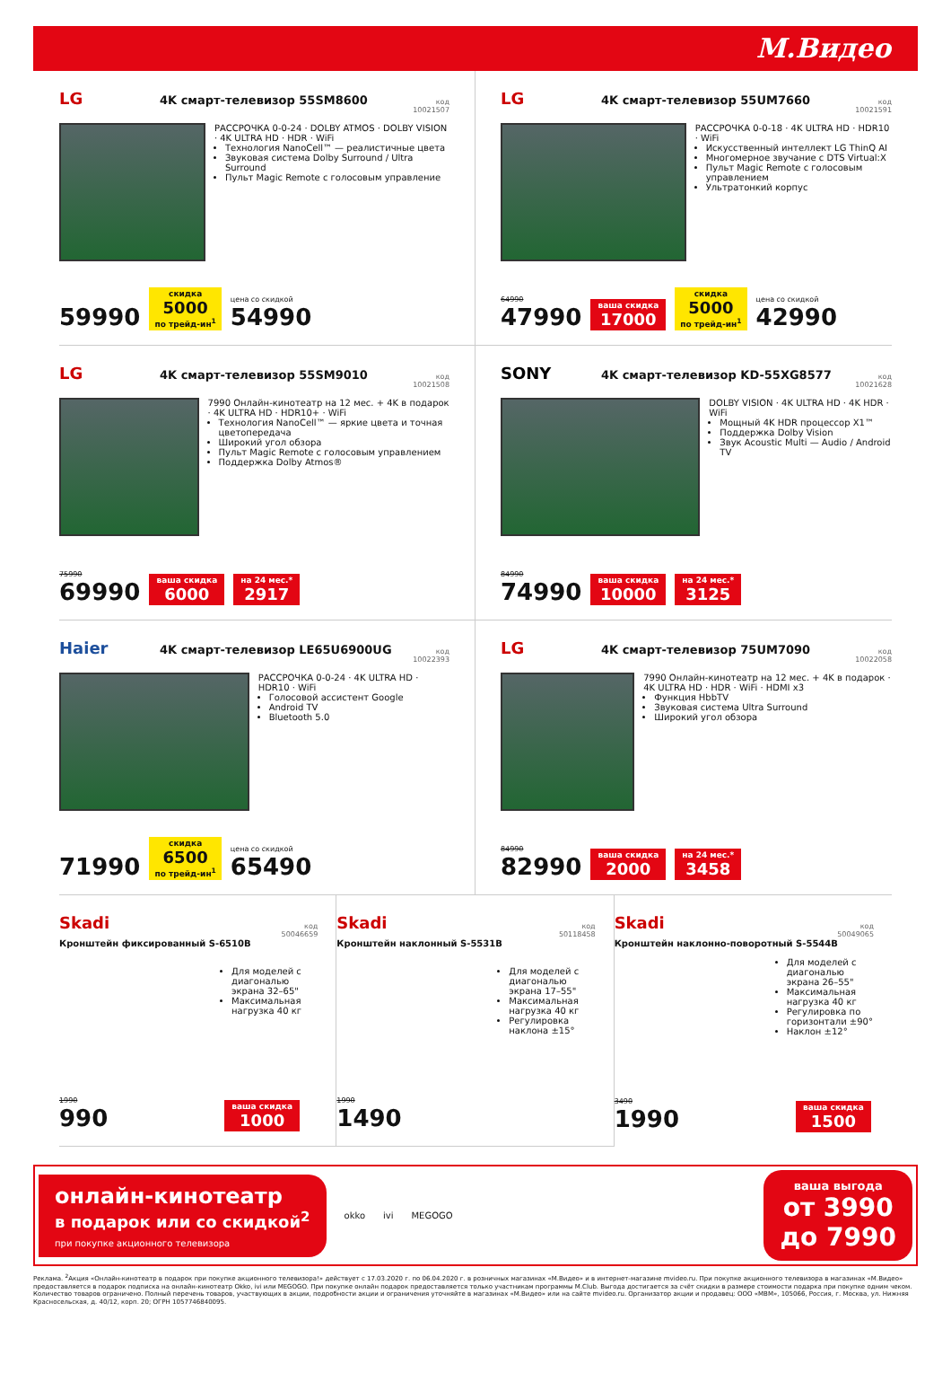М.Видео
LG 4K смарт-телевизор 55SM8600 код
10021507
РАССРОЧКА 0-0-24 · DOLBY ATMOS · DOLBY VISION · 4K ULTRA HD · HDR · WiFi
Технология NanoCell™ — реалистичные цвета
Звуковая система Dolby Surround / Ultra Surround
Пульт Magic Remote с голосовым управление
59990 скидка
5000
по трейд-ин<sup>1</sup> цена со скидкой
54990
LG 4K смарт-телевизор 55UM7660 код
10021591
РАССРОЧКА 0-0-18 · 4K ULTRA HD · HDR10 · WiFi
Искусственный интеллект LG ThinQ AI
Многомерное звучание с DTS Virtual:X
Пульт Magic Remote с голосовым управлением
Ультратонкий корпус
64990
47990 ваша скидка
17000 скидка
5000
по трейд-ин<sup>1</sup> цена со скидкой
42990
LG 4K смарт-телевизор 55SM9010 код
10021508
7990 Онлайн-кинотеатр на 12 мес. + 4K в подарок · 4K ULTRA HD · HDR10+ · WiFi
Технология NanoCell™ — яркие цвета и точная цветопередача
Широкий угол обзора
Пульт Magic Remote с голосовым управлением
Поддержка Dolby Atmos®
75990
69990 ваша скидка
6000 на 24 мес.*
2917
SONY 4K смарт-телевизор KD-55XG8577 код
10021628
DOLBY VISION · 4K ULTRA HD · 4K HDR · WiFi
Мощный 4K HDR процессор X1™
Поддержка Dolby Vision
Звук Acoustic Multi — Audio / Android TV
84990
74990 ваша скидка
10000 на 24 мес.*
3125
Haier 4K смарт-телевизор LE65U6900UG код
10022393
РАССРОЧКА 0-0-24 · 4K ULTRA HD · HDR10 · WiFi
Голосовой ассистент Google
Android TV
Bluetooth 5.0
71990 скидка
6500
по трейд-ин<sup>1</sup> цена со скидкой
65490
LG 4K смарт-телевизор 75UM7090 код
10022058
7990 Онлайн-кинотеатр на 12 мес. + 4K в подарок · 4K ULTRA HD · HDR · WiFi · HDMI x3
Функция HbbTV
Звуковая система Ultra Surround
Широкий угол обзора
84990
82990 ваша скидка
2000 на 24 мес.*
3458
Skadi код
50046659
Кронштейн фиксированный S-6510B
Для моделей с диагональю экрана 32–65"
Максимальная нагрузка 40 кг
1990
990 ваша скидка
1000
Skadi код
50118458
Кронштейн наклонный S-5531B
Для моделей с диагональю экрана 17–55"
Максимальная нагрузка 40 кг
Регулировка наклона ±15°
1990
1490
Skadi код
50049065
Кронштейн наклонно-поворотный S-5544B
Для моделей с диагональю экрана 26–55"
Максимальная нагрузка 40 кг
Регулировка по горизонтали ±90°
Наклон ±12°
3490
1990 ваша скидка
1500
онлайн-кинотеатр
в подарок или со скидкой<sup>2</sup>
при покупке акционного телевизора
okko ivi MEGOGO
ваша выгода
от 3990
до 7990
Реклама. <sup>2</sup>Акция «Онлайн-кинотеатр в подарок при покупке акционного телевизора!» действует с 17.03.2020 г. по 06.04.2020 г. в розничных магазинах «М.Видео» и в интернет-магазине mvideo.ru. При покупке акционного телевизора в магазинах «М.Видео» предоставляется в подарок подписка на онлайн-кинотеатр Okko, ivi или MEGOGO. При покупке онлайн подарок предоставляется только участникам программы М.Club. Выгода достигается за счёт скидки в размере стоимости подарка при покупке одним чеком. Количество товаров ограничено. Полный перечень товаров, участвующих в акции, подробности акции и ограничения уточняйте в магазинах «М.Видео» или на сайте mvideo.ru. Организатор акции и продавец: ООО «МВМ», 105066, Россия, г. Москва, ул. Нижняя Красносельская, д. 40/12, корп. 20; ОГРН 1057746840095.